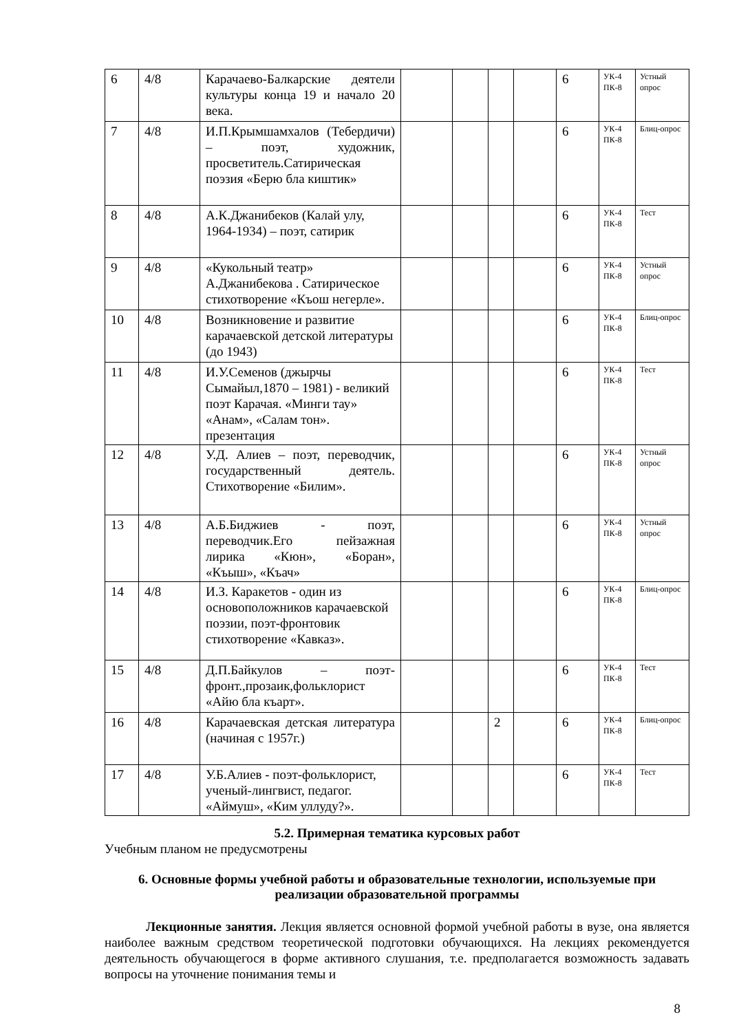| 6 | 4/8 | Карачаево-Балкарские деятели культуры конца 19 и начало 20 века. | | | | | 6 | УК-4 ПК-8 | Устный опрос |
| 7 | 4/8 | И.П.Крымшамхалов (Тебердичи) – поэт, художник, просветитель.Сатирическая поэзия «Берю бла киштик» | | | | | 6 | УК-4 ПК-8 | Блиц-опрос |
| 8 | 4/8 | А.К.Джанибеков (Калай улу, 1964-1934) – поэт, сатирик | | | | | 6 | УК-4 ПК-8 | Тест |
| 9 | 4/8 | «Кукольный театр» А.Джанибекова . Сатирическое стихотворение «Къош негерле». | | | | | 6 | УК-4 ПК-8 | Устный опрос |
| 10 | 4/8 | Возникновение и развитие карачаевской детской литературы (до 1943) | | | | | 6 | УК-4 ПК-8 | Блиц-опрос |
| 11 | 4/8 | И.У.Семенов (джырчы Сымайыл,1870 – 1981) - великий поэт Карачая. «Минги тау» «Анам», «Салам тон». презентация | | | | | 6 | УК-4 ПК-8 | Тест |
| 12 | 4/8 | У.Д. Алиев – поэт, переводчик, государственный деятель. Стихотворение «Билим». | | | | | 6 | УК-4 ПК-8 | Устный опрос |
| 13 | 4/8 | А.Б.Биджиев - поэт, переводчик.Его пейзажная лирика «Кюн», «Боран», «Къыш», «Къач» | | | | | 6 | УК-4 ПК-8 | Устный опрос |
| 14 | 4/8 | И.З. Каракетов - один из основоположников карачаевской поэзии, поэт-фронтовик стихотворение «Кавказ». | | | | | 6 | УК-4 ПК-8 | Блиц-опрос |
| 15 | 4/8 | Д.П.Байкулов – поэт-фронт.,прозаик,фольклорист «Айю бла къарт». | | | | | 6 | УК-4 ПК-8 | Тест |
| 16 | 4/8 | Карачаевская детская литература (начиная с 1957г.) | | | 2 | | 6 | УК-4 ПК-8 | Блиц-опрос |
| 17 | 4/8 | У.Б.Алиев - поэт-фольклорист, ученый-лингвист, педагог. «Аймуш», «Ким уллуду?». | | | | | 6 | УК-4 ПК-8 | Тест |
5.2. Примерная тематика курсовых работ
Учебным планом не предусмотрены
6. Основные формы учебной работы и образовательные технологии, используемые при реализации образовательной программы
Лекционные занятия. Лекция является основной формой учебной работы в вузе, она является наиболее важным средством теоретической подготовки обучающихся. На лекциях рекомендуется деятельность обучающегося в форме активного слушания, т.е. предполагается возможность задавать вопросы на уточнение понимания темы и
8